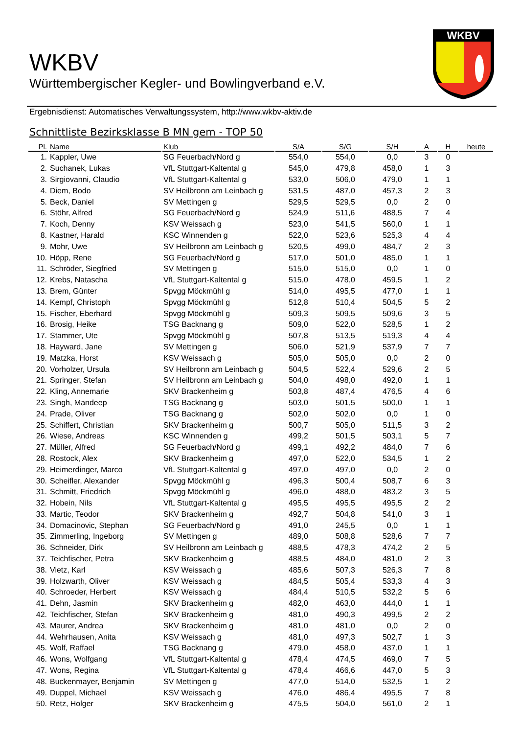WKBV
Württembergischer Kegler- und Bowlingverband e.V.
WKBV
Ergebnisdienst: Automatisches Verwaltungssystem, http://www.wkbv-aktiv.de
Schnittliste Bezirksklasse B MN gem - TOP 50
| Pl. | Name | Klub | S/A | S/G | S/H | A | H | heute |
| --- | --- | --- | --- | --- | --- | --- | --- | --- |
| 1. | Kappler, Uwe | SG Feuerbach/Nord g | 554,0 | 554,0 | 0,0 | 3 | 0 | |
| 2. | Suchanek, Lukas | VfL Stuttgart-Kaltental g | 545,0 | 479,8 | 458,0 | 1 | 3 | |
| 3. | Sirgiovanni, Claudio | VfL Stuttgart-Kaltental g | 533,0 | 506,0 | 479,0 | 1 | 1 | |
| 4. | Diem, Bodo | SV Heilbronn am Leinbach g | 531,5 | 487,0 | 457,3 | 2 | 3 | |
| 5. | Beck, Daniel | SV Mettingen g | 529,5 | 529,5 | 0,0 | 2 | 0 | |
| 6. | Stöhr, Alfred | SG Feuerbach/Nord g | 524,9 | 511,6 | 488,5 | 7 | 4 | |
| 7. | Koch, Denny | KSV Weissach g | 523,0 | 541,5 | 560,0 | 1 | 1 | |
| 8. | Kastner, Harald | KSC Winnenden g | 522,0 | 523,6 | 525,3 | 4 | 4 | |
| 9. | Mohr, Uwe | SV Heilbronn am Leinbach g | 520,5 | 499,0 | 484,7 | 2 | 3 | |
| 10. | Höpp, Rene | SG Feuerbach/Nord g | 517,0 | 501,0 | 485,0 | 1 | 1 | |
| 11. | Schröder, Siegfried | SV Mettingen g | 515,0 | 515,0 | 0,0 | 1 | 0 | |
| 12. | Krebs, Natascha | VfL Stuttgart-Kaltental g | 515,0 | 478,0 | 459,5 | 1 | 2 | |
| 13. | Brem, Günter | Spvgg Möckmühl g | 514,0 | 495,5 | 477,0 | 1 | 1 | |
| 14. | Kempf, Christoph | Spvgg Möckmühl g | 512,8 | 510,4 | 504,5 | 5 | 2 | |
| 15. | Fischer, Eberhard | Spvgg Möckmühl g | 509,3 | 509,5 | 509,6 | 3 | 5 | |
| 16. | Brosig, Heike | TSG Backnang g | 509,0 | 522,0 | 528,5 | 1 | 2 | |
| 17. | Stammer, Ute | Spvgg Möckmühl g | 507,8 | 513,5 | 519,3 | 4 | 4 | |
| 18. | Hayward, Jane | SV Mettingen g | 506,0 | 521,9 | 537,9 | 7 | 7 | |
| 19. | Matzka, Horst | KSV Weissach g | 505,0 | 505,0 | 0,0 | 2 | 0 | |
| 20. | Vorholzer, Ursula | SV Heilbronn am Leinbach g | 504,5 | 522,4 | 529,6 | 2 | 5 | |
| 21. | Springer, Stefan | SV Heilbronn am Leinbach g | 504,0 | 498,0 | 492,0 | 1 | 1 | |
| 22. | Kling, Annemarie | SKV Brackenheim g | 503,8 | 487,4 | 476,5 | 4 | 6 | |
| 23. | Singh, Mandeep | TSG Backnang g | 503,0 | 501,5 | 500,0 | 1 | 1 | |
| 24. | Prade, Oliver | TSG Backnang g | 502,0 | 502,0 | 0,0 | 1 | 0 | |
| 25. | Schiffert, Christian | SKV Brackenheim g | 500,7 | 505,0 | 511,5 | 3 | 2 | |
| 26. | Wiese, Andreas | KSC Winnenden g | 499,2 | 501,5 | 503,1 | 5 | 7 | |
| 27. | Müller, Alfred | SG Feuerbach/Nord g | 499,1 | 492,2 | 484,0 | 7 | 6 | |
| 28. | Rostock, Alex | SKV Brackenheim g | 497,0 | 522,0 | 534,5 | 1 | 2 | |
| 29. | Heimerdinger, Marco | VfL Stuttgart-Kaltental g | 497,0 | 497,0 | 0,0 | 2 | 0 | |
| 30. | Scheifler, Alexander | Spvgg Möckmühl g | 496,3 | 500,4 | 508,7 | 6 | 3 | |
| 31. | Schmitt, Friedrich | Spvgg Möckmühl g | 496,0 | 488,0 | 483,2 | 3 | 5 | |
| 32. | Hobein, Nils | VfL Stuttgart-Kaltental g | 495,5 | 495,5 | 495,5 | 2 | 2 | |
| 33. | Martic, Teodor | SKV Brackenheim g | 492,7 | 504,8 | 541,0 | 3 | 1 | |
| 34. | Domacinovic, Stephan | SG Feuerbach/Nord g | 491,0 | 245,5 | 0,0 | 1 | 1 | |
| 35. | Zimmerling, Ingeborg | SV Mettingen g | 489,0 | 508,8 | 528,6 | 7 | 7 | |
| 36. | Schneider, Dirk | SV Heilbronn am Leinbach g | 488,5 | 478,3 | 474,2 | 2 | 5 | |
| 37. | Teichfischer, Petra | SKV Brackenheim g | 488,5 | 484,0 | 481,0 | 2 | 3 | |
| 38. | Vietz, Karl | KSV Weissach g | 485,6 | 507,3 | 526,3 | 7 | 8 | |
| 39. | Holzwarth, Oliver | KSV Weissach g | 484,5 | 505,4 | 533,3 | 4 | 3 | |
| 40. | Schroeder, Herbert | KSV Weissach g | 484,4 | 510,5 | 532,2 | 5 | 6 | |
| 41. | Dehn, Jasmin | SKV Brackenheim g | 482,0 | 463,0 | 444,0 | 1 | 1 | |
| 42. | Teichfischer, Stefan | SKV Brackenheim g | 481,0 | 490,3 | 499,5 | 2 | 2 | |
| 43. | Maurer, Andrea | SKV Brackenheim g | 481,0 | 481,0 | 0,0 | 2 | 0 | |
| 44. | Wehrhausen, Anita | KSV Weissach g | 481,0 | 497,3 | 502,7 | 1 | 3 | |
| 45. | Wolf, Raffael | TSG Backnang g | 479,0 | 458,0 | 437,0 | 1 | 1 | |
| 46. | Wons, Wolfgang | VfL Stuttgart-Kaltental g | 478,4 | 474,5 | 469,0 | 7 | 5 | |
| 47. | Wons, Regina | VfL Stuttgart-Kaltental g | 478,4 | 466,6 | 447,0 | 5 | 3 | |
| 48. | Buckenmayer, Benjamin | SV Mettingen g | 477,0 | 514,0 | 532,5 | 1 | 2 | |
| 49. | Duppel, Michael | KSV Weissach g | 476,0 | 486,4 | 495,5 | 7 | 8 | |
| 50. | Retz, Holger | SKV Brackenheim g | 475,5 | 504,0 | 561,0 | 2 | 1 | |